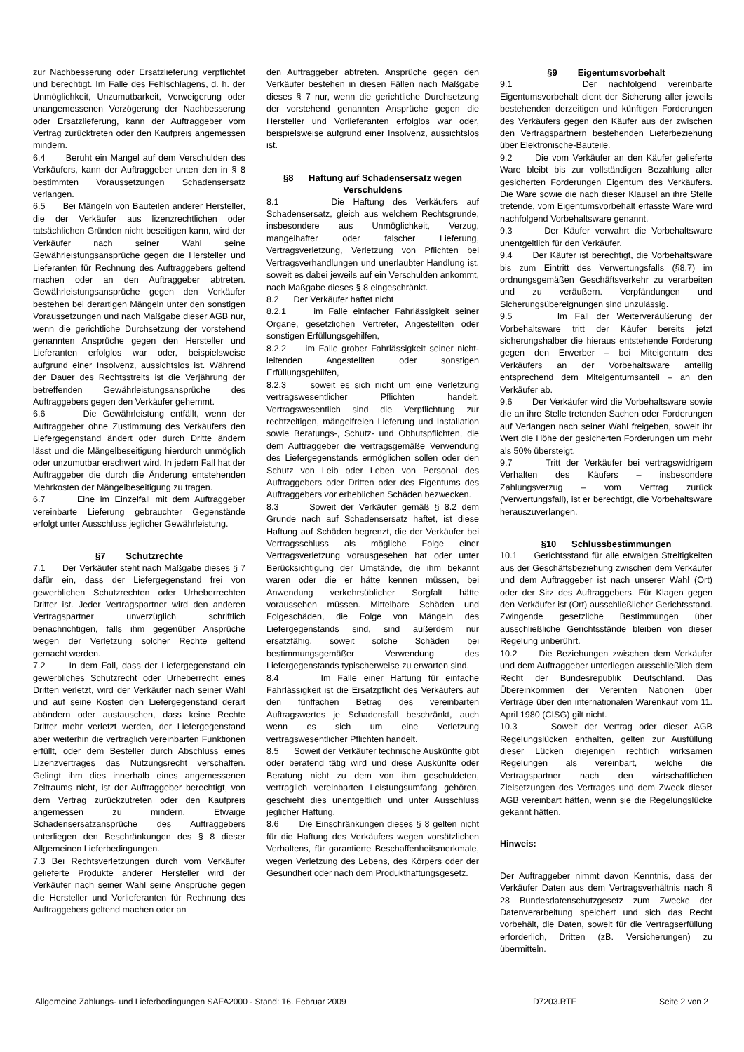zur Nachbesserung oder Ersatzlieferung verpflichtet und berechtigt. Im Falle des Fehlschlagens, d. h. der Unmöglichkeit, Unzumutbarkeit, Verweigerung oder unangemessenen Verzögerung der Nachbesserung oder Ersatzlieferung, kann der Auftraggeber vom Vertrag zurücktreten oder den Kaufpreis angemessen mindern.
6.4 Beruht ein Mangel auf dem Verschulden des Verkäufers, kann der Auftraggeber unten den in § 8 bestimmten Voraussetzungen Schadensersatz verlangen.
6.5 Bei Mängeln von Bauteilen anderer Hersteller, die der Verkäufer aus lizenzrechtlichen oder tatsächlichen Gründen nicht beseitigen kann, wird der Verkäufer nach seiner Wahl seine Gewährleistungsansprüche gegen die Hersteller und Lieferanten für Rechnung des Auftraggebers geltend machen oder an den Auftraggeber abtreten. Gewährleistungsansprüche gegen den Verkäufer bestehen bei derartigen Mängeln unter den sonstigen Voraussetzungen und nach Maßgabe dieser AGB nur, wenn die gerichtliche Durchsetzung der vorstehend genannten Ansprüche gegen den Hersteller und Lieferanten erfolglos war oder, beispielsweise aufgrund einer Insolvenz, aussichtslos ist. Während der Dauer des Rechtsstreits ist die Verjährung der betreffenden Gewährleistungsansprüche des Auftraggebers gegen den Verkäufer gehemmt.
6.6 Die Gewährleistung entfällt, wenn der Auftraggeber ohne Zustimmung des Verkäufers den Liefergegenstand ändert oder durch Dritte ändern lässt und die Mängelbeseitigung hierdurch unmöglich oder unzumutbar erschwert wird. In jedem Fall hat der Auftraggeber die durch die Änderung entstehenden Mehrkosten der Mängelbeseitigung zu tragen.
6.7 Eine im Einzelfall mit dem Auftraggeber vereinbarte Lieferung gebrauchter Gegenstände erfolgt unter Ausschluss jeglicher Gewährleistung.
§7 Schutzrechte
7.1 Der Verkäufer steht nach Maßgabe dieses § 7 dafür ein, dass der Liefergegenstand frei von gewerblichen Schutzrechten oder Urheberrechten Dritter ist. Jeder Vertragspartner wird den anderen Vertragspartner unverzüglich schriftlich benachrichtigen, falls ihm gegenüber Ansprüche wegen der Verletzung solcher Rechte geltend gemacht werden.
7.2 In dem Fall, dass der Liefergegenstand ein gewerbliches Schutzrecht oder Urheberrecht eines Dritten verletzt, wird der Verkäufer nach seiner Wahl und auf seine Kosten den Liefergegenstand derart abändern oder austauschen, dass keine Rechte Dritter mehr verletzt werden, der Liefergegenstand aber weiterhin die vertraglich vereinbarten Funktionen erfüllt, oder dem Besteller durch Abschluss eines Lizenzvertrages das Nutzungsrecht verschaffen. Gelingt ihm dies innerhalb eines angemessenen Zeitraums nicht, ist der Auftraggeber berechtigt, von dem Vertrag zurückzutreten oder den Kaufpreis angemessen zu mindern. Etwaige Schadensersatzansprüche des Auftraggebers unterliegen den Beschränkungen des § 8 dieser Allgemeinen Lieferbedingungen.
7.3 Bei Rechtsverletzungen durch vom Verkäufer gelieferte Produkte anderer Hersteller wird der Verkäufer nach seiner Wahl seine Ansprüche gegen die Hersteller und Vorlieferanten für Rechnung des Auftraggebers geltend machen oder an
den Auftraggeber abtreten. Ansprüche gegen den Verkäufer bestehen in diesen Fällen nach Maßgabe dieses § 7 nur, wenn die gerichtliche Durchsetzung der vorstehend genannten Ansprüche gegen die Hersteller und Vorlieferanten erfolglos war oder, beispielsweise aufgrund einer Insolvenz, aussichtslos ist.
§8 Haftung auf Schadensersatz wegen Verschuldens
8.1 Die Haftung des Verkäufers auf Schadensersatz, gleich aus welchem Rechtsgrunde, insbesondere aus Unmöglichkeit, Verzug, mangelhafter oder falscher Lieferung, Vertragsverletzung, Verletzung von Pflichten bei Vertragsverhandlungen und unerlaubter Handlung ist, soweit es dabei jeweils auf ein Verschulden ankommt, nach Maßgabe dieses § 8 eingeschränkt.
8.2 Der Verkäufer haftet nicht
8.2.1 im Falle einfacher Fahrlässigkeit seiner Organe, gesetzlichen Vertreter, Angestellten oder sonstigen Erfüllungsgehilfen,
8.2.2 im Falle grober Fahrlässigkeit seiner nicht-leitenden Angestellten oder sonstigen Erfüllungsgehilfen,
8.2.3 soweit es sich nicht um eine Verletzung vertragswesentlicher Pflichten handelt. Vertragswesentlich sind die Verpflichtung zur rechtzeitigen, mängelfreien Lieferung und Installation sowie Beratungs-, Schutz- und Obhutspflichten, die dem Auftraggeber die vertragsgemäße Verwendung des Liefergegenstands ermöglichen sollen oder den Schutz von Leib oder Leben von Personal des Auftraggebers oder Dritten oder des Eigentums des Auftraggebers vor erheblichen Schäden bezwecken.
8.3 Soweit der Verkäufer gemäß § 8.2 dem Grunde nach auf Schadensersatz haftet, ist diese Haftung auf Schäden begrenzt, die der Verkäufer bei Vertragsschluss als mögliche Folge einer Vertragsverletzung vorausgesehen hat oder unter Berücksichtigung der Umstände, die ihm bekannt waren oder die er hätte kennen müssen, bei Anwendung verkehrsüblicher Sorgfalt hätte voraussehen müssen. Mittelbare Schäden und Folgeschäden, die Folge von Mängeln des Liefergegenstands sind, sind außerdem nur ersatzfähig, soweit solche Schäden bei bestimmungsgemäßer Verwendung des Liefergegenstands typischerweise zu erwarten sind.
8.4 Im Falle einer Haftung für einfache Fahrlässigkeit ist die Ersatzpflicht des Verkäufers auf den fünffachen Betrag des vereinbarten Auftragswertes je Schadensfall beschränkt, auch wenn es sich um eine Verletzung vertragswesentlicher Pflichten handelt.
8.5 Soweit der Verkäufer technische Auskünfte gibt oder beratend tätig wird und diese Auskünfte oder Beratung nicht zu dem von ihm geschuldeten, vertraglich vereinbarten Leistungsumfang gehören, geschieht dies unentgeltlich und unter Ausschluss jeglicher Haftung.
8.6 Die Einschränkungen dieses § 8 gelten nicht für die Haftung des Verkäufers wegen vorsätzlichen Verhaltens, für garantierte Beschaffenheitsmerkmale, wegen Verletzung des Lebens, des Körpers oder der Gesundheit oder nach dem Produkthaftungsgesetz.
§9 Eigentumsvorbehalt
9.1 Der nachfolgend vereinbarte Eigentumsvorbehalt dient der Sicherung aller jeweils bestehenden derzeitigen und künftigen Forderungen des Verkäufers gegen den Käufer aus der zwischen den Vertragspartnern bestehenden Lieferbeziehung über Elektronische-Bauteile.
9.2 Die vom Verkäufer an den Käufer gelieferte Ware bleibt bis zur vollständigen Bezahlung aller gesicherten Forderungen Eigentum des Verkäufers. Die Ware sowie die nach dieser Klausel an ihre Stelle tretende, vom Eigentumsvorbehalt erfasste Ware wird nachfolgend Vorbehaltsware genannt.
9.3 Der Käufer verwahrt die Vorbehaltsware unentgeltlich für den Verkäufer.
9.4 Der Käufer ist berechtigt, die Vorbehaltsware bis zum Eintritt des Verwertungsfalls (§8.7) im ordnungsgemäßen Geschäftsverkehr zu verarbeiten und zu veräußern. Verpfändungen und Sicherungsübereignungen sind unzulässig.
9.5 Im Fall der Weiterveräußerung der Vorbehaltsware tritt der Käufer bereits jetzt sicherungshalber die hieraus entstehende Forderung gegen den Erwerber – bei Miteigentum des Verkäufers an der Vorbehaltsware anteilig entsprechend dem Miteigentumsanteil – an den Verkäufer ab.
9.6 Der Verkäufer wird die Vorbehaltsware sowie die an ihre Stelle tretenden Sachen oder Forderungen auf Verlangen nach seiner Wahl freigeben, soweit ihr Wert die Höhe der gesicherten Forderungen um mehr als 50% übersteigt.
9.7 Tritt der Verkäufer bei vertragswidrigem Verhalten des Käufers – insbesondere Zahlungsverzug – vom Vertrag zurück (Verwertungsfall), ist er berechtigt, die Vorbehaltsware herauszuverlangen.
§10 Schlussbestimmungen
10.1 Gerichtsstand für alle etwaigen Streitigkeiten aus der Geschäftsbeziehung zwischen dem Verkäufer und dem Auftraggeber ist nach unserer Wahl (Ort) oder der Sitz des Auftraggebers. Für Klagen gegen den Verkäufer ist (Ort) ausschließlicher Gerichtsstand. Zwingende gesetzliche Bestimmungen über ausschließliche Gerichtsstände bleiben von dieser Regelung unberührt.
10.2 Die Beziehungen zwischen dem Verkäufer und dem Auftraggeber unterliegen ausschließlich dem Recht der Bundesrepublik Deutschland. Das Übereinkommen der Vereinten Nationen über Verträge über den internationalen Warenkauf vom 11. April 1980 (CISG) gilt nicht.
10.3 Soweit der Vertrag oder dieser AGB Regelungslücken enthalten, gelten zur Ausfüllung dieser Lücken diejenigen rechtlich wirksamen Regelungen als vereinbart, welche die Vertragspartner nach den wirtschaftlichen Zielsetzungen des Vertrages und dem Zweck dieser AGB vereinbart hätten, wenn sie die Regelungslücke gekannt hätten.
Hinweis:
Der Auftraggeber nimmt davon Kenntnis, dass der Verkäufer Daten aus dem Vertragsverhältnis nach § 28 Bundesdatenschutzgesetz zum Zwecke der Datenverarbeitung speichert und sich das Recht vorbehält, die Daten, soweit für die Vertragserfüllung erforderlich, Dritten (zB. Versicherungen) zu übermitteln.
Allgemeine Zahlungs- und Lieferbedingungen SAFA2000 - Stand: 16. Februar 2009 D7203.RTF Seite 2 von 2